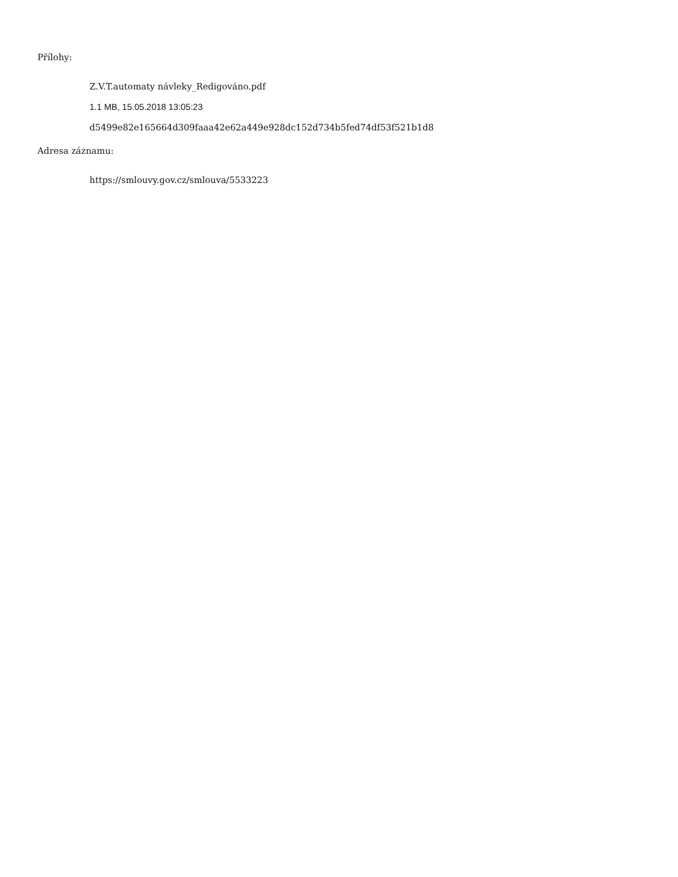Přílohy:
Z.V.T.automaty návleky_Redigováno.pdf
1.1 MB, 15.05.2018 13:05:23
d5499e82e165664d309faaa42e62a449e928dc152d734b5fed74df53f521b1d8
Adresa záznamu:
https://smlouvy.gov.cz/smlouva/5533223